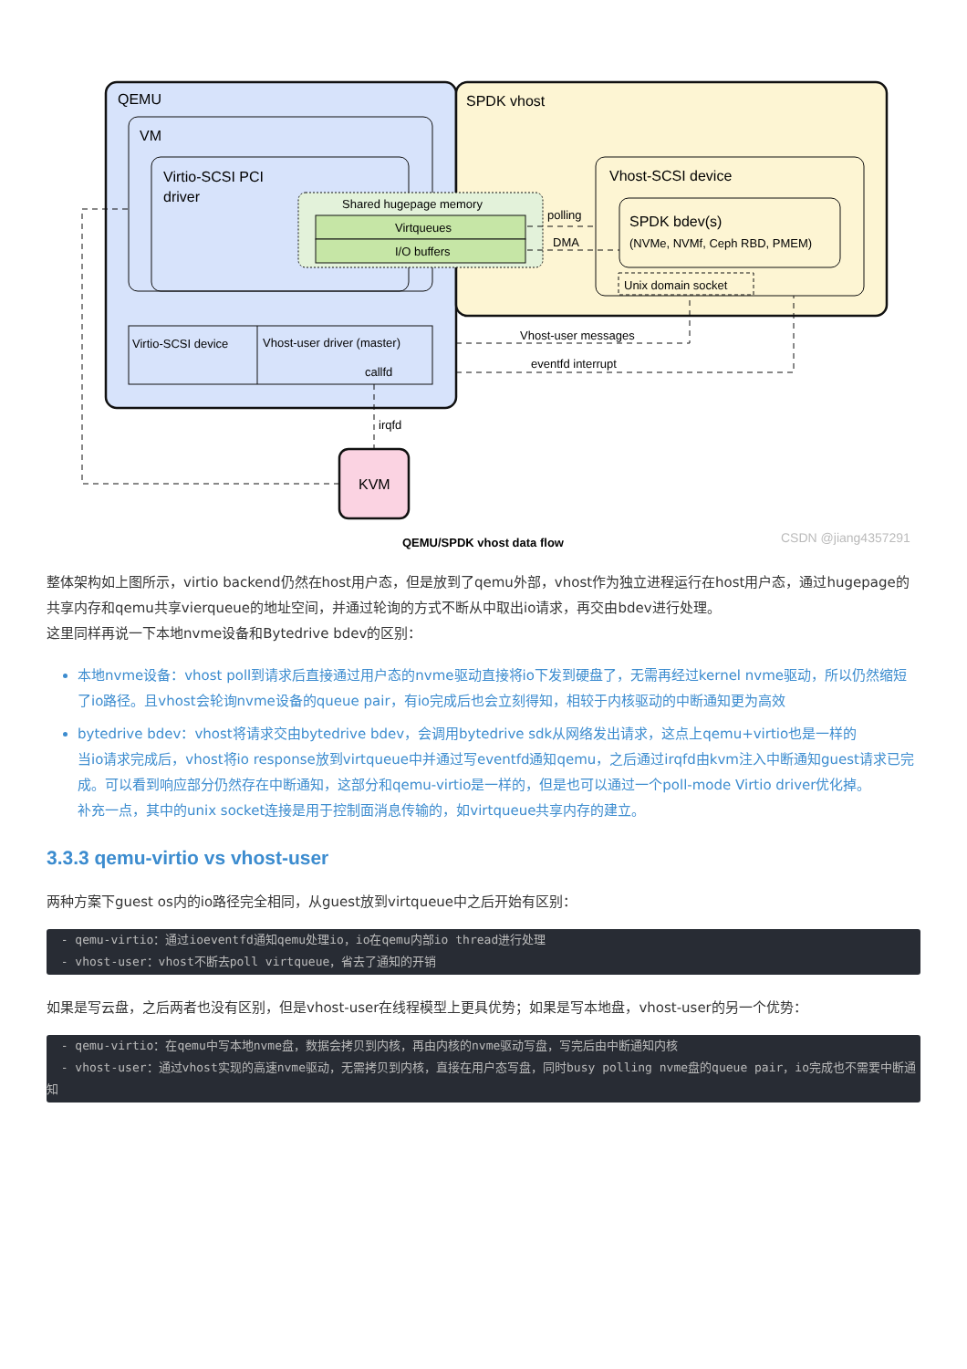QEMU
SPDK vhost
VM
Virtio-SCSI PCI
driver
Shared hugepage memory
Virtqueues
I/O buffers
Vhost-SCSI device
SPDK bdev(s)
(NVMe, NVMf, Ceph RBD, PMEM)
Unix domain socket
polling
DMA
Virtio-SCSI device
Vhost-user driver (master)
callfd
Vhost-user messages
eventfd interrupt
irqfd
KVM
QEMU/SPDK vhost data flow
CSDN @jiang4357291
整体架构如上图所示，virtio backend仍然在host用户态，但是放到了qemu外部，vhost作为独立进程运行在host用户态，通过hugepage的共享内存和qemu共享vierqueue的地址空间，并通过轮询的方式不断从中取出io请求，再交由bdev进行处理。
这里同样再说一下本地nvme设备和Bytedrive bdev的区别：
本地nvme设备：vhost poll到请求后直接通过用户态的nvme驱动直接将io下发到硬盘了，无需再经过kernel nvme驱动，所以仍然缩短了io路径。且vhost会轮询nvme设备的queue pair，有io完成后也会立刻得知，相较于内核驱动的中断通知更为高效
bytedrive bdev：vhost将请求交由bytedrive bdev，会调用bytedrive sdk从网络发出请求，这点上qemu+virtio也是一样的
当io请求完成后，vhost将io response放到virtqueue中并通过写eventfd通知qemu，之后通过irqfd由kvm注入中断通知guest请求已完成。可以看到响应部分仍然存在中断通知，这部分和qemu-virtio是一样的，但是也可以通过一个poll-mode Virtio driver优化掉。
补充一点，其中的unix socket连接是用于控制面消息传输的，如virtqueue共享内存的建立。
3.3.3 qemu-virtio vs vhost-user
两种方案下guest os内的io路径完全相同，从guest放到virtqueue中之后开始有区别：
  - qemu-virtio：通过ioeventfd通知qemu处理io，io在qemu内部io thread进行处理
  - vhost-user：vhost不断去poll virtqueue，省去了通知的开销
如果是写云盘，之后两者也没有区别，但是vhost-user在线程模型上更具优势；如果是写本地盘，vhost-user的另一个优势：
  - qemu-virtio：在qemu中写本地nvme盘，数据会拷贝到内核，再由内核的nvme驱动写盘，写完后由中断通知内核
  - vhost-user：通过vhost实现的高速nvme驱动，无需拷贝到内核，直接在用户态写盘，同时busy polling nvme盘的queue pair，io完成也不需要中断通知